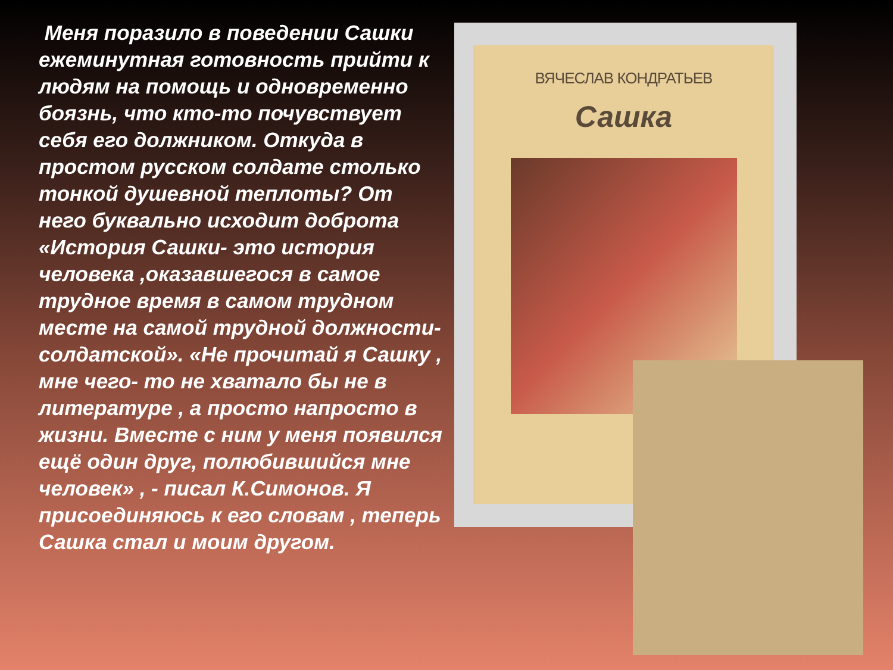Меня поразило в поведении Сашки ежеминутная готовность прийти к людям на помощь и одновременно боязнь, что кто-то почувствует себя его должником. Откуда в простом русском солдате столько тонкой душевной теплоты? От него буквально исходит доброта «История Сашки- это история человека ,оказавшегося в самое трудное время в самом трудном месте на самой трудной должности-солдатской». «Не прочитай я Сашку , мне чего- то не хватало бы не в литературе , а просто напросто в жизни. Вместе с ним у меня появился ещё один друг, полюбившийся мне человек» , - писал К.Симонов. Я присоединяюсь к его словам , теперь Сашка стал и моим другом.
ВЯЧЕСЛАВ КОНДРАТЬЕВ
Сашка